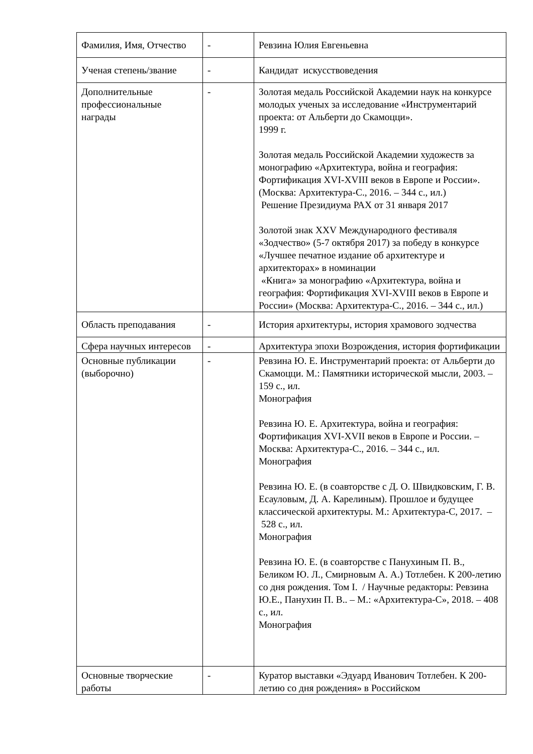| Фамилия, Имя, Отчество | - | Ревзина Юлия Евгеньевна |
| Ученая степень/звание | - | Кандидат искусствоведения |
| Дополнительные профессиональные награды | - | Золотая медаль Российской Академии наук на конкурсе молодых ученых за исследование «Инструментарий проекта: от Альберти до Скамоцци». 1999 г. Золотая медаль Российской Академии художеств за монографию «Архитектура, война и география: Фортификация XVI-XVIII веков в Европе и России». (Москва: Архитектура-С., 2016. – 344 с., ил.) Решение Президиума РАХ от 31 января 2017 Золотой знак XXV Международного фестиваля «Зодчество» (5-7 октября 2017) за победу в конкурсе «Лучшее печатное издание об архитектуре и архитекторах» в номинации «Книга» за монографию «Архитектура, война и география: Фортификация XVI-XVIII веков в Европе и России» (Москва: Архитектура-С., 2016. – 344 с., ил.) |
| Область преподавания | - | История архитектуры, история храмового зодчества |
| Сфера научных интересов | - | Архитектура эпохи Возрождения, история фортификации |
| Основные публикации (выборочно) | - | Ревзина Ю. Е. Инструментарий проекта: от Альберти до Скамоцци. М.: Памятники исторической мысли, 2003. – 159 с., ил. Монография Ревзина Ю. Е. Архитектура, война и география: Фортификация XVI-XVII веков в Европе и России. – Москва: Архитектура-С., 2016. – 344 с., ил. Монография Ревзина Ю. Е. (в соавторстве с Д. О. Швидковским, Г. В. Есауловым, Д. А. Карелиным). Прошлое и будущее классической архитектуры. М.: Архитектура-С, 2017. – 528 с., ил. Монография Ревзина Ю. Е. (в соавторстве с Панухиным П. В., Беликом Ю. Л., Смирновым А. А.) Тотлебен. К 200-летию со дня рождения. Том I. / Научные редакторы: Ревзина Ю.Е., Панухин П. В.. – М.: «Архитектура-С», 2018. – 408 с., ил. Монография |
| Основные творческие работы | - | Куратор выставки «Эдуард Иванович Тотлебен. К 200-летию со дня рождения» в Российском |